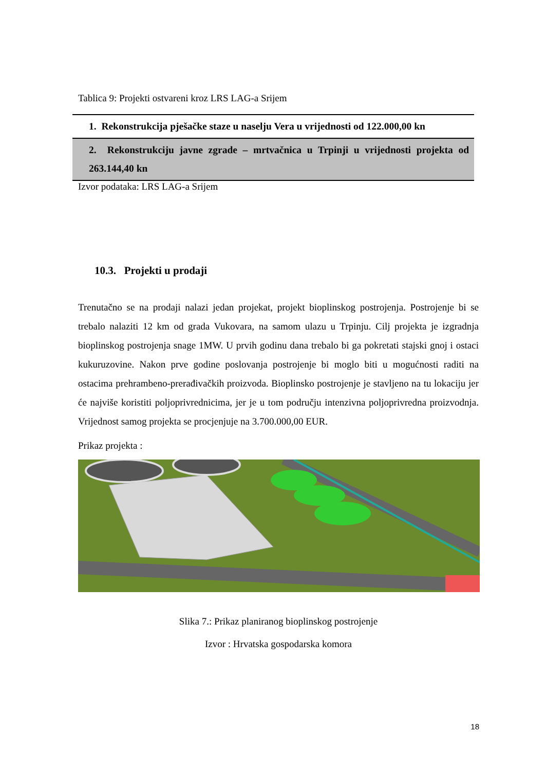Tablica 9: Projekti ostvareni kroz LRS LAG-a Srijem
| 1. Rekonstrukcija pješačke staze u naselju Vera u vrijednosti od 122.000,00 kn |
| 2. Rekonstrukciju javne zgrade – mrtvačnica u Trpinji u vrijednosti projekta od 263.144,40 kn |
Izvor podataka: LRS LAG-a Srijem
10.3. Projekti u prodaji
Trenutačno se na prodaji nalazi jedan projekat, projekt bioplinskog postrojenja. Postrojenje bi se trebalo nalaziti 12 km od grada Vukovara, na samom ulazu u Trpinju. Cilj projekta je izgradnja bioplinskog postrojenja snage 1MW. U prvih godinu dana trebalo bi ga pokretati stajski gnoj i ostaci kukuruzovine. Nakon prve godine poslovanja postrojenje bi moglo biti u mogućnosti raditi na ostacima prehrambeno-prerađivačkih proizvoda. Bioplinsko postrojenje je stavljeno na tu lokaciju jer će najviše koristiti poljoprivrednicima, jer je u tom području intenzivna poljoprivredna proizvodnja. Vrijednost samog projekta se procjenjuje na 3.700.000,00 EUR.
Prikaz projekta :
Slika 7.: Prikaz planiranog bioplinskog postrojenje
Izvor : Hrvatska gospodarska komora
18